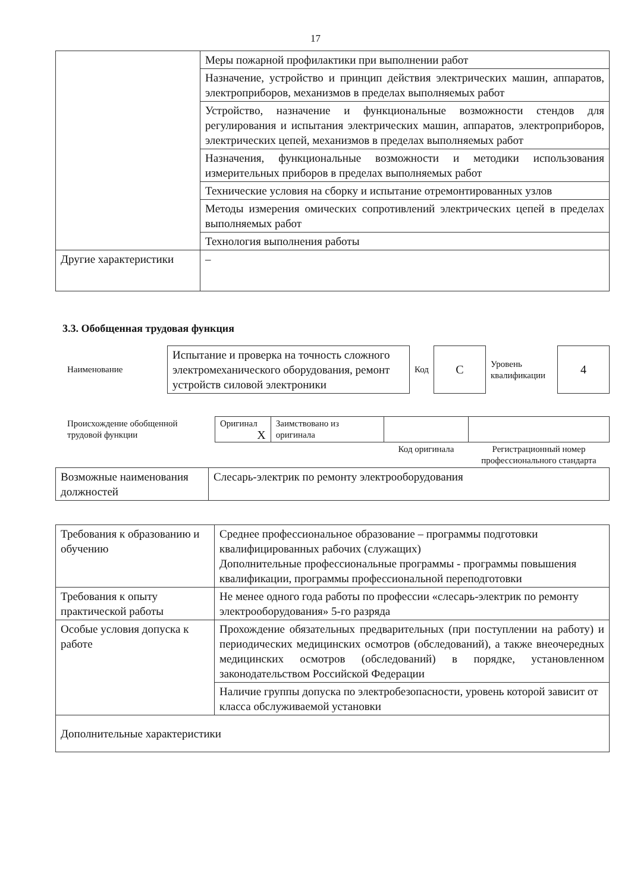17
| | Меры пожарной профилактики при выполнении работ |
| | Назначение, устройство и принцип действия электрических машин, аппаратов, электроприборов, механизмов в пределах выполняемых работ |
| | Устройство, назначение и функциональные возможности стендов для регулирования и испытания электрических машин, аппаратов, электроприборов, электрических цепей, механизмов в пределах выполняемых работ |
| | Назначения, функциональные возможности и методики использования измерительных приборов в пределах выполняемых работ |
| | Технические условия на сборку и испытание отремонтированных узлов |
| | Методы измерения омических сопротивлений электрических цепей в пределах выполняемых работ |
| | Технология выполнения работы |
| Другие характеристики | – |
3.3. Обобщенная трудовая функция
| Наименование | Испытание и проверка на точность сложного электромеханического оборудования, ремонт устройств силовой электроники | Код | C | Уровень квалификации | 4 |
| Происхождение обобщенной трудовой функции | Оригинал X | Заимствовано из оригинала | | |
| | | | Код оригинала | Регистрационный номер профессионального стандарта |
| Возможные наименования должностей | Слесарь-электрик по ремонту электрооборудования |
| Требования к образованию и обучению | Среднее профессиональное образование – программы подготовки квалифицированных рабочих (служащих) Дополнительные профессиональные программы - программы повышения квалификации, программы профессиональной переподготовки |
| Требования к опыту практической работы | Не менее одного года работы по профессии «слесарь-электрик по ремонту электрооборудования» 5-го разряда |
| Особые условия допуска к работе | Прохождение обязательных предварительных (при поступлении на работу) и периодических медицинских осмотров (обследований), а также внеочередных медицинских осмотров (обследований) в порядке, установленном законодательством Российской Федерации |
| | Наличие группы допуска по электробезопасности, уровень которой зависит от класса обслуживаемой установки |
| Дополнительные характеристики | |